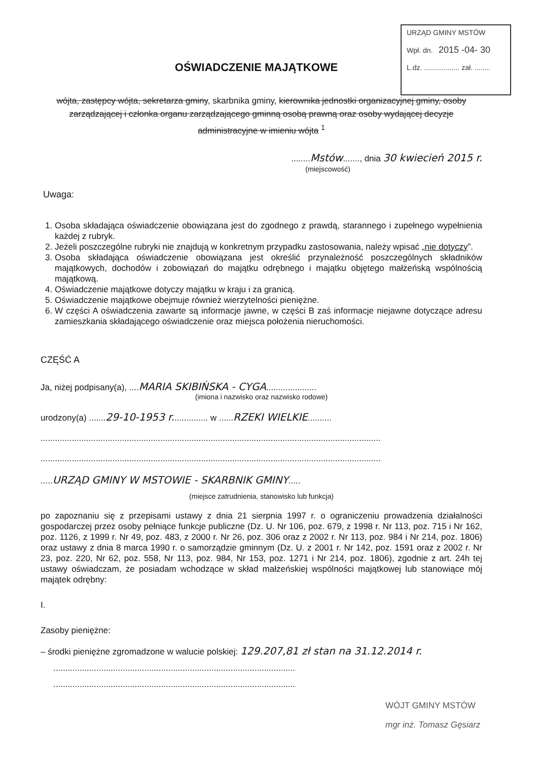URZĄD GMINY MSTÓW
Wpł. dn. 2015 -04- 30
L.dz. .................. zał. ........
OŚWIADCZENIE MAJĄTKOWE
wójta, zastępcy wójta, sekretarza gminy, skarbnika gminy, kierownika jednostki organizacyjnej gminy, osoby zarządzającej i członka organu zarządzającego gminną osobą prawną oraz osoby wydającej decyzje administracyjne w imieniu wójta <sup>1</sup>
........Mstów......., dnia 30 kwiecień 2015 r.
(miejscowość)
Uwaga:
1. Osoba składająca oświadczenie obowiązana jest do zgodnego z prawdą, starannego i zupełnego wypełnienia każdej z rubryk.
2. Jeżeli poszczególne rubryki nie znajdują w konkretnym przypadku zastosowania, należy wpisać „nie dotyczy”.
3. Osoba składająca oświadczenie obowiązana jest określić przynależność poszczególnych składników majątkowych, dochodów i zobowiązań do majątku odrębnego i majątku objętego małżeńską wspólnością majątkową.
4. Oświadczenie majątkowe dotyczy majątku w kraju i za granicą.
5. Oświadczenie majątkowe obejmuje również wierzytelności pieniężne.
6. W części A oświadczenia zawarte są informacje jawne, w części B zaś informacje niejawne dotyczące adresu zamieszkania składającego oświadczenie oraz miejsca położenia nieruchomości.
CZĘŚĆ A
Ja, niżej podpisany(a), ....MARIA SKIBIŃSKA - CYGA.....................
(imiona i nazwisko oraz nazwisko rodowe)
urodzony(a) .......29-10-1953 r............... w ......RZEKI WIELKIE..........
..............................................................................................................................................
..............................................................................................................................................
.....URZĄD GMINY W MSTOWIE - SKARBNIK GMINY.....
(miejsce zatrudnienia, stanowisko lub funkcja)
po zapoznaniu się z przepisami ustawy z dnia 21 sierpnia 1997 r. o ograniczeniu prowadzenia działalności gospodarczej przez osoby pełniące funkcje publiczne (Dz. U. Nr 106, poz. 679, z 1998 r. Nr 113, poz. 715 i Nr 162, poz. 1126, z 1999 r. Nr 49, poz. 483, z 2000 r. Nr 26, poz. 306 oraz z 2002 r. Nr 113, poz. 984 i Nr 214, poz. 1806) oraz ustawy z dnia 8 marca 1990 r. o samorządzie gminnym (Dz. U. z 2001 r. Nr 142, poz. 1591 oraz z 2002 r. Nr 23, poz. 220, Nr 62, poz. 558, Nr 113, poz. 984, Nr 153, poz. 1271 i Nr 214, poz. 1806), zgodnie z art. 24h tej ustawy oświadczam, że posiadam wchodzące w skład małżeńskiej wspólności majątkowej lub stanowiące mój majątek odrębny:
I.
Zasoby pieniężne:
– środki pieniężne zgromadzone w walucie polskiej: 129.207,81 zł stan na 31.12.2014 r.
.....................................................................................................
.....................................................................................................
WÓJT GMINY MSTÓW
mgr inż. Tomasz Gęsiarz